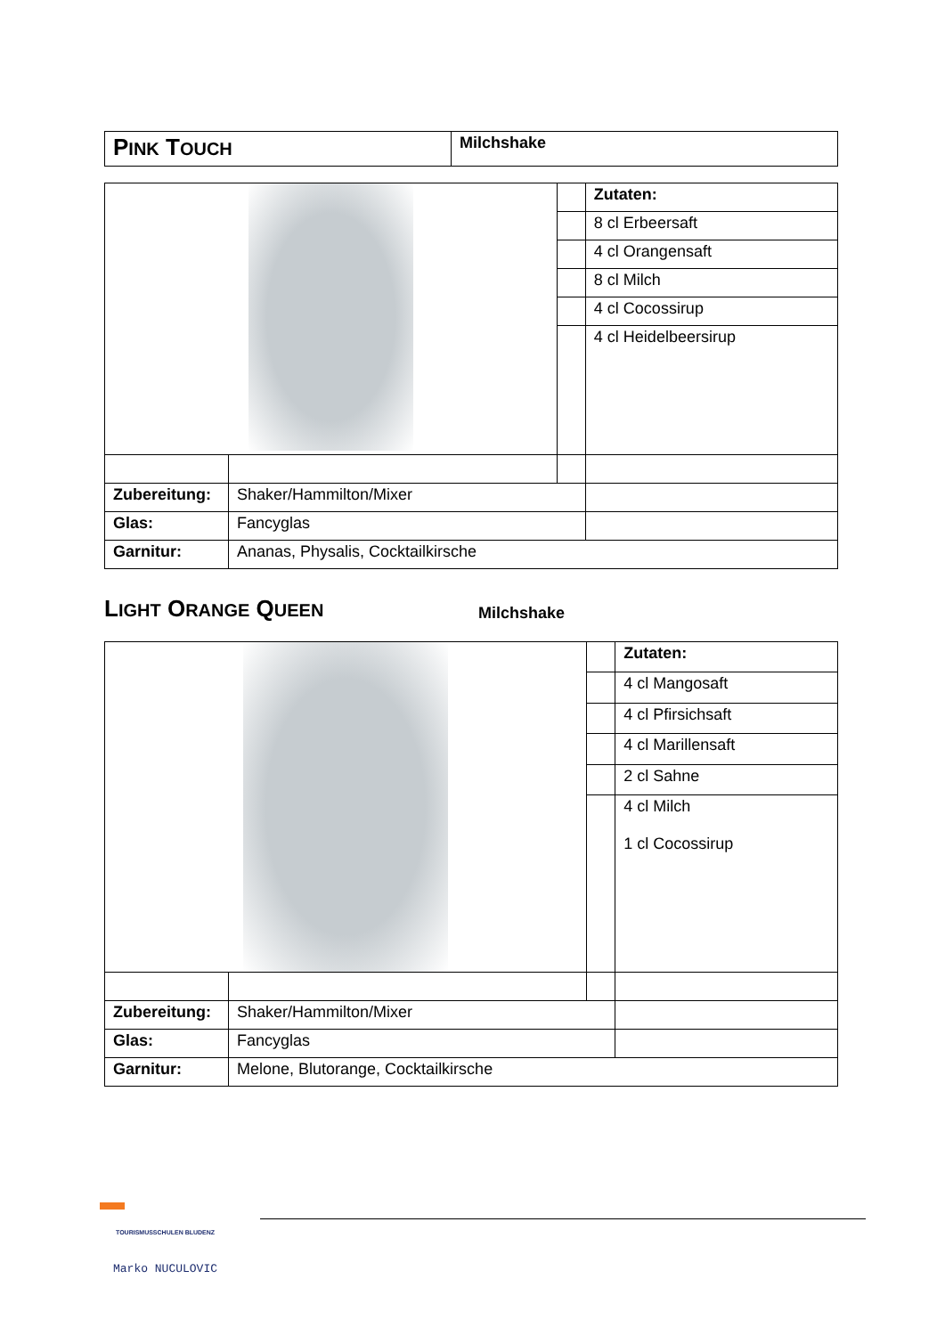| P INK T OUCH | Milchshake |
| | | | Zutaten: |
| | | | 8 cl Erbeersaft |
| | | | 4 cl Orangensaft |
| | | | 8 cl Milch |
| | | | 4 cl Cocossirup |
| | | | 4 cl Heidelbeersirup |
| Zubereitung: | Shaker/Hammilton/Mixer | | |
| Glas: | Fancyglas | | |
| Garnitur: | Ananas, Physalis, Cocktailkirsche | | |
LIGHT ORANGE QUEEN
Milchshake
| | | | Zutaten: |
| | | | 4 cl Mangosaft |
| | | | 4 cl Pfirsichsaft |
| | | | 4 cl Marillensaft |
| | | | 2 cl Sahne |
| | | | 4 cl Milch 1 cl Cocossirup |
| Zubereitung: | Shaker/Hammilton/Mixer | | |
| Glas: | Fancyglas | | |
| Garnitur: | Melone, Blutorange, Cocktailkirsche | | |
TOURISMUSSCHULEN BLUDENZ
Marko NUCULOVIC